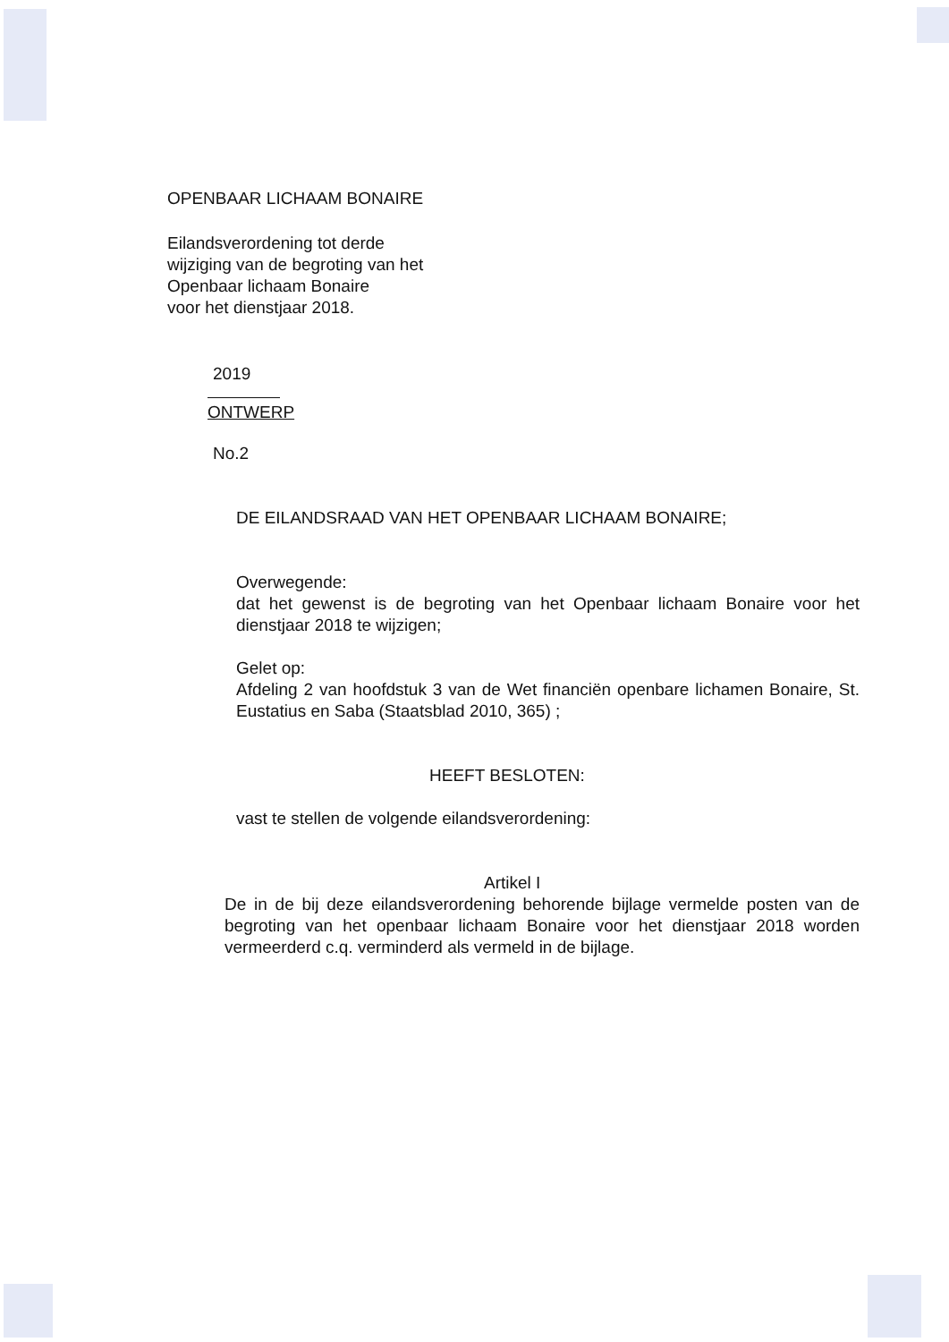OPENBAAR LICHAAM BONAIRE
Eilandsverordening tot derde
wijziging van de begroting van het
Openbaar lichaam Bonaire
voor het dienstjaar 2018.
2019
ONTWERP
No.2
DE EILANDSRAAD VAN HET OPENBAAR LICHAAM BONAIRE;
Overwegende:
dat het gewenst is de begroting van het Openbaar lichaam Bonaire voor het dienstjaar 2018 te wijzigen;
Gelet op:
Afdeling 2 van hoofdstuk 3 van de Wet financiën openbare lichamen Bonaire, St. Eustatius en Saba (Staatsblad 2010, 365) ;
HEEFT BESLOTEN:
vast te stellen de volgende eilandsverordening:
Artikel I
De in de bij deze eilandsverordening behorende bijlage vermelde posten van de begroting van het openbaar lichaam Bonaire voor het dienstjaar 2018 worden vermeerderd c.q. verminderd als vermeld in de bijlage.